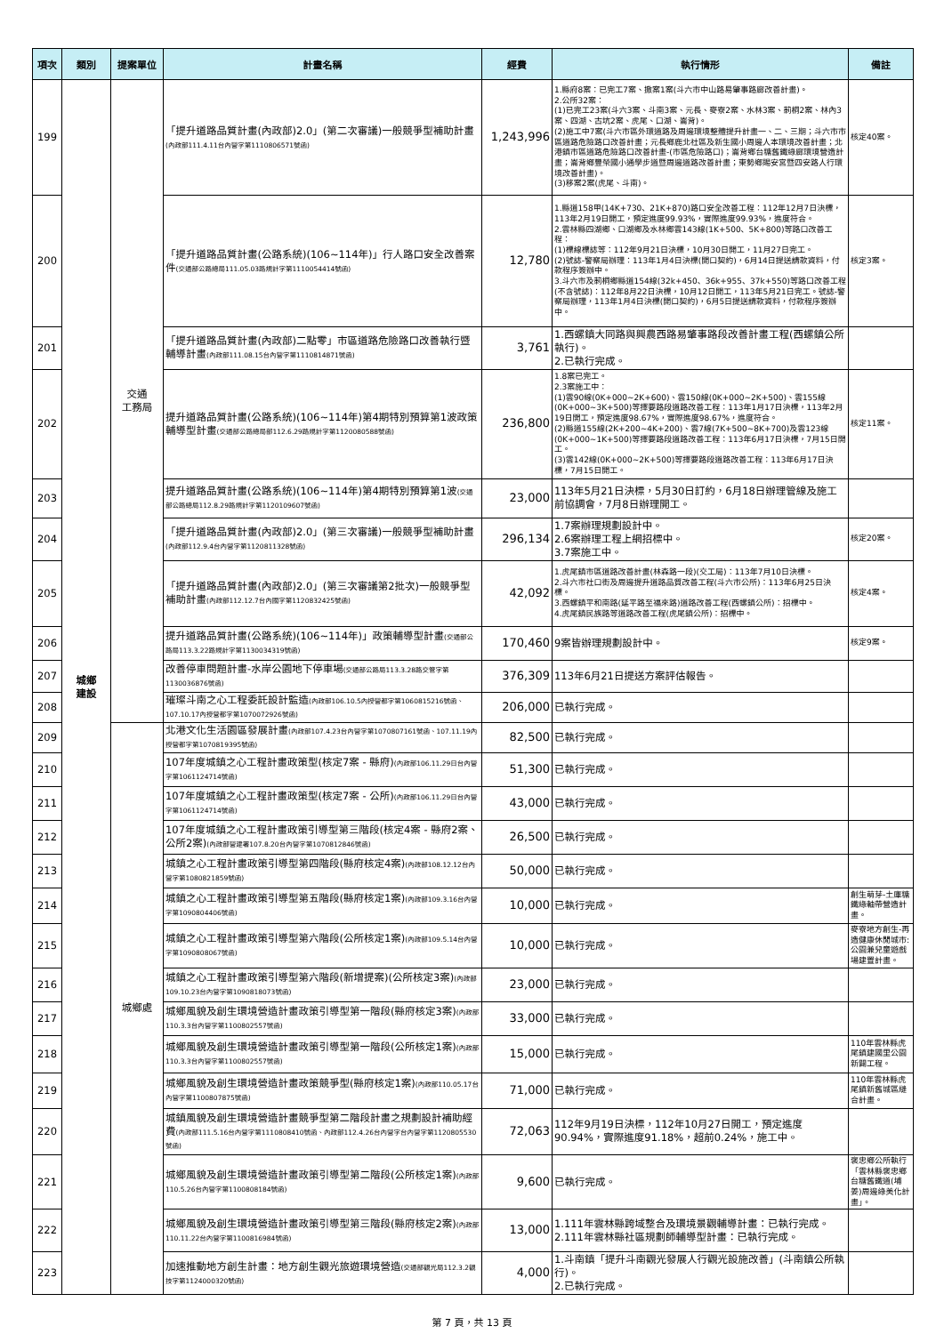| 項次 | 類別 | 提案單位 | 計畫名稱 | 經費 | 執行情形 | 備註 |
| --- | --- | --- | --- | --- | --- | --- |
| 199 | 城鄉 建設 | 交通 工務局 | 「提升道路品質計畫(內政部)2.0」(第二次審議)一般競爭型補助計畫 (內政部111.4.11台內營字第1110806571號函) | 1,243,996 | 1.縣府8案：已完工7案、撤案1案(斗六市中山路易肇事路廊改善計畫)。 2.公所32案： (1)已完工23案(斗六3案、斗南3案、元長、麥寮2案、水林3案、莿桐2案、林內3案、四湖、古坑2案、虎尾、口湖、崙背)。 (2)施工中7案(斗六市區外環道路及周邊環境整體提升計畫一、二、三期；斗六市市區道路危險路口改善計畫；元長鄉鹿北社區及新生國小周邊人本環境改善計畫；北港鎮市區道路危險路口改善計畫-(市區危險路口)；崙背鄉台糖舊鐵綠廊環境營造計畫；崙背鄉豐榮國小通學步道暨周邊道路改善計畫；東勢鄉賜安宮暨四安路人行環境改善計畫)。 (3)移案2案(虎尾、斗南)。 | 核定40案。 |
| 200 | | | 「提升道路品質計畫(公路系統)(106~114年)」行人路口安全改善案件 (交通部公路總局111.05.03路規計字第1110054414號函) | 12,780 | 1.縣道158甲(14K+730、21K+870)路口安全改善工程：112年12月7日決標，113年2月19日開工，預定進度99.93%，實際進度99.93%，進度符合。 2.雲林縣四湖鄉、口湖鄉及水林鄉雲143線(1K+500、5K+800)等路口改善工程： (1)標線標誌等：112年9月21日決標，10月30日開工，11月27日完工。 (2)號誌-警察局辦理：113年1月4日決標(開口契約)，6月14日提送請款資料，付款程序簽辦中。 3.斗六市及莿桐鄉縣道154線(32k+450、36k+955、37k+550)等路口改善工程(不含號誌)：112年8月22日決標，10月12日開工，113年5月21日完工。號誌-警察局辦理，113年1月4日決標(開口契約)，6月5日提送請款資料，付款程序簽辦中。 | 核定3案。 |
| 201 | | | 「提升道路品質計畫(內政部)二點零」市區道路危險路口改善執行暨輔導計畫 (內政部111.08.15台內營字第1110814871號函) | 3,761 | 1.西螺鎮大同路與興農西路易肇事路段改善計畫工程(西螺鎮公所執行)。 2.已執行完成。 | |
| 202 | | | 提升道路品質計畫(公路系統)(106~114年)第4期特別預算第1波政策輔導型計畫 (交通部公路總局部112.6.29路規計字第1120080588號函) | 236,800 | 1.8案已完工。 2.3案施工中： (1)雲90線(0K+000~2K+600)、雲150線(0K+000~2K+500)、雲155線(0K+000~3K+500)等擇要路段道路改善工程：113年1月17日決標，113年2月19日開工，預定進度98.67%，實際進度98.67%，進度符合。 (2)縣道155線(2K+200~4K+200)、雲7線(7K+500~8K+700)及雲123線(0K+000~1K+500)等擇要路段道路改善工程：113年6月17日決標，7月15日開工。 (3)雲142線(0K+000~2K+500)等擇要路段道路改善工程：113年6月17日決標，7月15日開工。 | 核定11案。 |
| 203 | | | 提升道路品質計畫(公路系統)(106~114年)第4期特別預算第1波 (交通部公路總局112.8.29路規計字第1120109607號函) | 23,000 | 113年5月21日決標，5月30日訂約，6月18日辦理管線及施工前協調會，7月8日辦理開工。 | |
| 204 | | | 「提升道路品質計畫(內政部)2.0」(第三次審議)一般競爭型補助計畫 (內政部112.9.4台內營字第1120811328號函) | 296,134 | 1.7案辦理規劃設計中。 2.6案辦理工程上網招標中。 3.7案施工中。 | 核定20案。 |
| 205 | | | 「提升道路品質計畫(內政部)2.0」(第三次審議第2批次)一般競爭型補助計畫 (內政部112.12.7台內國字第1120832425號函) | 42,092 | 1.虎尾鎮市區道路改善計畫(林森路一段)(交工局)：113年7月10日決標。 2.斗六市社口街及周邊提升道路品質改善工程(斗六市公所)：113年6月25日決標。 3.西螺鎮平和南路(延平路至福來路)道路改善工程(西螺鎮公所)：招標中。 4.虎尾鎮民族路等道路改善工程(虎尾鎮公所)：招標中。 | 核定4案。 |
| 206 | | | 提升道路品質計畫(公路系統)(106~114年)」政策輔導型計畫 (交通部公路局113.3.22路規計字第1130034319號函) | 170,460 | 9案皆辦理規劃設計中。 | 核定9案。 |
| 207 | | | 改善停車問題計畫-水岸公園地下停車場 (交通部公路局113.3.28路交管字第1130036876號函) | 376,309 | 113年6月21日提送方案評估報告。 | |
| 208 | | | 璀璨斗南之心工程委託設計監造 (內政部106.10.5內授營都字第1060815216號函、107.10.17內授營都字第1070072926號函) | 206,000 | 已執行完成。 | |
| 209 | | 城鄉處 | 北港文化生活園區發展計畫 (內政部107.4.23台內營字第1070807161號函、107.11.19內授營都字第1070819395號函) | 82,500 | 已執行完成。 | |
| 210 | | | 107年度城鎮之心工程計畫政策型(核定7案 - 縣府) (內政部106.11.29日台內營字第1061124714號函) | 51,300 | 已執行完成。 | |
| 211 | | | 107年度城鎮之心工程計畫政策型(核定7案 - 公所) (內政部106.11.29日台內營字第1061124714號函) | 43,000 | 已執行完成。 | |
| 212 | | | 107年度城鎮之心工程計畫政策引導型第三階段(核定4案 - 縣府2案、公所2案) (內政部營建署107.8.20台內營字第1070812846號函) | 26,500 | 已執行完成。 | |
| 213 | | | 城鎮之心工程計畫政策引導型第四階段(縣府核定4案) (內政部108.12.12台內營字第1080821859號函) | 50,000 | 已執行完成。 | |
| 214 | | | 城鎮之心工程計畫政策引導型第五階段(縣府核定1案) (內政部109.3.16台內營字第1090804406號函) | 10,000 | 已執行完成。 | 創生萌芽-土庫糖鐵綠軸帶營造計畫。 |
| 215 | | | 城鎮之心工程計畫政策引導型第六階段(公所核定1案) (內政部109.5.14台內營字第1090808067號函) | 10,000 | 已執行完成。 | 麥寮地方創生-再造健康休閒城市:公園兼兒童遊戲場建置計畫。 |
| 216 | | | 城鎮之心工程計畫政策引導型第六階段(新增提案)(公所核定3案) (內政部109.10.23台內營字第1090818073號函) | 23,000 | 已執行完成。 | |
| 217 | | | 城鄉風貌及創生環境營造計畫政策引導型第一階段(縣府核定3案) (內政部110.3.3台內營字第1100802557號函) | 33,000 | 已執行完成。 | |
| 218 | | | 城鄉風貌及創生環境營造計畫政策引導型第一階段(公所核定1案) (內政部110.3.3台內營字第1100802557號函) | 15,000 | 已執行完成。 | 110年雲林縣虎尾鎮建國里公園新闢工程。 |
| 219 | | | 城鄉風貌及創生環境營造計畫政策競爭型(縣府核定1案) (內政部110.05.17台內營字第1100807875號函) | 71,000 | 已執行完成。 | 110年雲林縣虎尾鎮新舊城區縫合計畫。 |
| 220 | | | 城鎮風貌及創生環境營造計畫競爭型第二階段計畫之規劃設計補助經費 (內政部111.5.16台內營字第1110808410號函、內政部112.4.26台內營字台內營字第1120805530號函) | 72,063 | 112年9月19日決標，112年10月27日開工，預定進度90.94%，實際進度91.18%，超前0.24%，施工中。 | |
| 221 | | | 城鄉風貌及創生環境營造計畫政策引導型第二階段(公所核定1案) (內政部110.5.26台內營字第1100808184號函) | 9,600 | 已執行完成。 | 褒忠鄉公所執行「雲林縣褒忠鄉台糖舊鐵道(埔姜)周邊綠美化計畫」。 |
| 222 | | | 城鄉風貌及創生環境營造計畫政策引導型第三階段(縣府核定2案) (內政部110.11.22台內營字第1100816984號函) | 13,000 | 1.111年雲林縣跨域整合及環境景觀輔導計畫：已執行完成。 2.111年雲林縣社區規劃師輔導型計畫：已執行完成。 | |
| 223 | | | 加速推動地方創生計畫：地方創生觀光旅遊環境營造 (交通部觀光局112.3.2觀技字第1124000320號函) | 4,000 | 1.斗南鎮「提升斗南觀光發展人行觀光設施改善」(斗南鎮公所執行)。 2.已執行完成。 | |
第 7 頁，共 13 頁